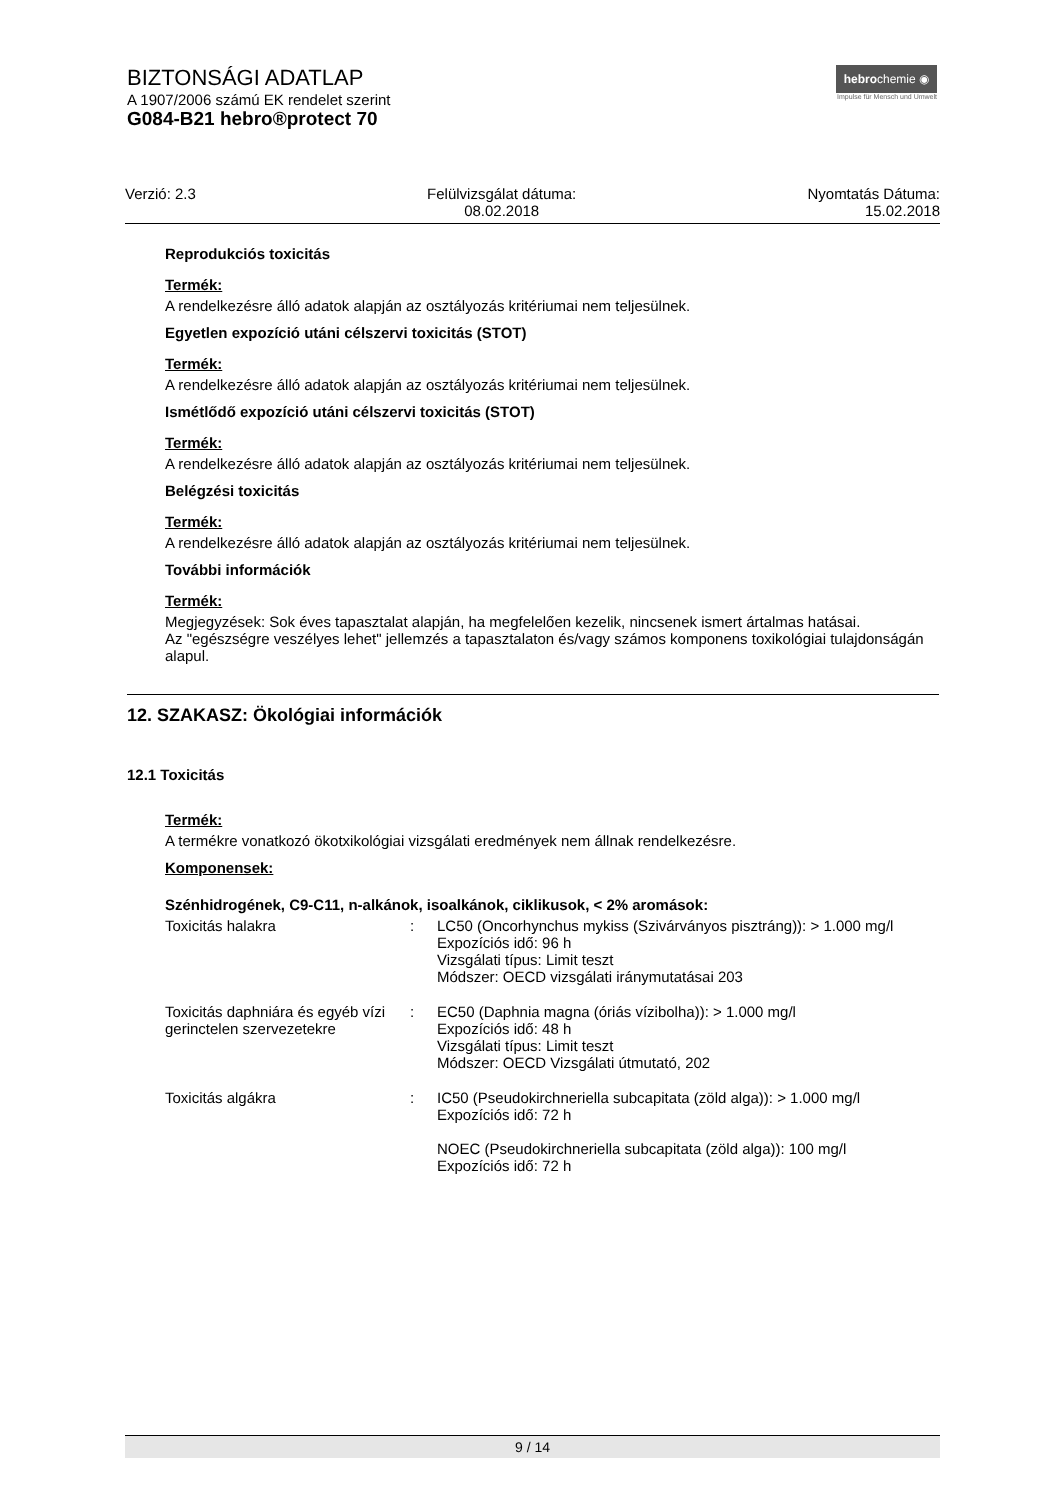BIZTONSÁGI ADATLAP
A 1907/2006 számú EK rendelet szerint
G084-B21 hebro®protect 70
hebrochemie ◉
Impulse für Mensch und Umwelt
Verzió: 2.3 Felülvizsgálat dátuma:
08.02.2018
Nyomtatás Dátuma:
15.02.2018
Reprodukciós toxicitás
Termék:
A rendelkezésre álló adatok alapján az osztályozás kritériumai nem teljesülnek.
Egyetlen expozíció utáni célszervi toxicitás (STOT)
Termék:
A rendelkezésre álló adatok alapján az osztályozás kritériumai nem teljesülnek.
Ismétlődő expozíció utáni célszervi toxicitás (STOT)
Termék:
A rendelkezésre álló adatok alapján az osztályozás kritériumai nem teljesülnek.
Belégzési toxicitás
Termék:
A rendelkezésre álló adatok alapján az osztályozás kritériumai nem teljesülnek.
További információk
Termék:
Megjegyzések: Sok éves tapasztalat alapján, ha megfelelően kezelik, nincsenek ismert ártalmas hatásai.
Az "egészségre veszélyes lehet" jellemzés a tapasztalaton és/vagy számos komponens toxikológiai tulajdonságán alapul.
12. SZAKASZ: Ökológiai információk
12.1 Toxicitás
Termék:
A termékre vonatkozó ökotxikológiai vizsgálati eredmények nem állnak rendelkezésre.
Komponensek:
Szénhidrogének, C9-C11, n-alkánok, isoalkánok, ciklikusok, < 2% aromások:
| Toxicitás halakra | : | LC50 (Oncorhynchus mykiss (Szivárványos pisztráng)): > 1.000 mg/l Expozíciós idő: 96 h Vizsgálati típus: Limit teszt Módszer: OECD vizsgálati iránymutatásai 203 |
| Toxicitás daphniára és egyéb vízi gerinctelen szervezetekre | : | EC50 (Daphnia magna (óriás vízibolha)): > 1.000 mg/l Expozíciós idő: 48 h Vizsgálati típus: Limit teszt Módszer: OECD Vizsgálati útmutató, 202 |
| Toxicitás algákra | : | IC50 (Pseudokirchneriella subcapitata (zöld alga)): > 1.000 mg/l Expozíciós idő: 72 h NOEC (Pseudokirchneriella subcapitata (zöld alga)): 100 mg/l Expozíciós idő: 72 h |
9 / 14